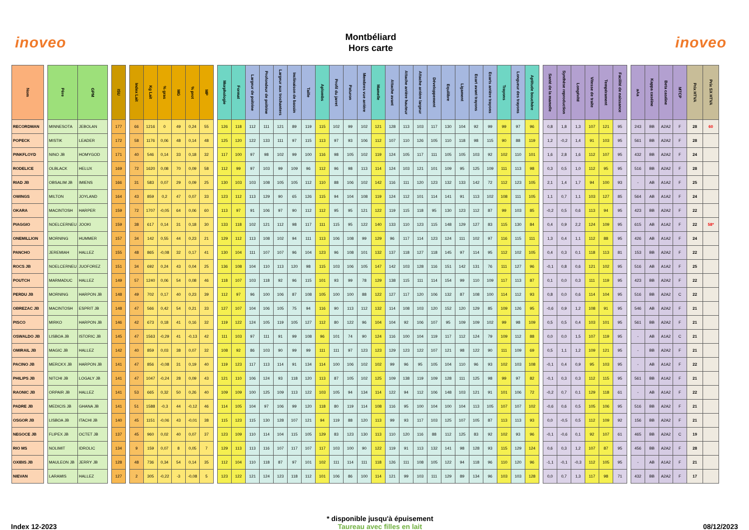inoveo
Montbéliard
Hors carte
inoveo
| Nom | | Père | GPM | | ISU | | Index Lait | Kg Lait | % gras | MG | % prot | MP | | Morphologie | Format | Largeur de poitrine | Profondeur de poitrine | Largeur aux trochanters | Inclinaison de bassin | Taille | Aplombs | Profil du jarret | Paturon | Membres vue arrière | Mamelle | Attache avant | Attache arrière hauteur | Attache arrière largeur | Développement | Equilibre | Ligament | Ecart avant trayons | Ecarts arrière trayons | Trayons | Longueur des trayons | Aptitude bouchère | | Santé de la mamelle | Synthèse reproduction | Longévité | Vitesse de traite | Tempérament | Facilité de naissance | | aAa | Kappa caséine | Beta caséine | MTCP | Prix HTVA | Prix SX HTVA |
| --- | --- | --- | --- | --- | --- | --- | --- | --- | --- | --- | --- | --- | --- | --- | --- | --- | --- | --- | --- | --- | --- | --- | --- | --- | --- | --- | --- | --- | --- | --- | --- | --- | --- | --- | --- | --- | --- | --- | --- | --- | --- | --- | --- | --- | --- | --- | --- | --- | --- | --- |
| RECORDMAN | | MINNESOTA | JEBOLAN | | 177 | | 66 | 1216 | 0 | 49 | 0,24 | 55 | | 126 | 118 | 112 | 111 | 121 | 89 | 119 | 115 | 102 | 99 | 102 | 121 | 128 | 113 | 103 | 117 | 130 | 104 | 92 | 99 | 99 | 97 | 96 | | 0,8 | 1,8 | 1,3 | 107 | 121 | 95 | | 243 | BB | A2A2 | F | 28 | 60 |
| POPECK | | MISTIK | LEADER | | 172 | | 58 | 1176 | 0,06 | 48 | 0,14 | 48 | | 125 | 120 | 122 | 133 | 111 | 97 | 115 | 113 | 97 | 93 | 106 | 112 | 107 | 110 | 126 | 105 | 110 | 118 | 98 | 115 | 90 | 88 | 119 | | 1,2 | -0,2 | 1,4 | 91 | 103 | 95 | | 561 | BB | A2A2 | F | 28 | |
| PINKFLOYD | | NINO JB | HOMYGOD | | 171 | | 40 | 546 | 0,14 | 33 | 0,18 | 32 | | 117 | 100 | 97 | 98 | 102 | 99 | 100 | 116 | 98 | 105 | 102 | 119 | 124 | 105 | 117 | 111 | 105 | 105 | 103 | 92 | 102 | 110 | 101 | | 1,6 | 2,8 | 1,6 | 112 | 107 | 95 | | 432 | BB | A2A2 | F | 24 | |
| RODELICE | | OLBLACK | HELUX | | 169 | | 72 | 1620 | 0,08 | 70 | 0,09 | 58 | | 112 | 99 | 97 | 103 | 99 | 109 | 96 | 112 | 96 | 98 | 113 | 114 | 124 | 103 | 121 | 101 | 109 | 95 | 125 | 109 | 111 | 113 | 98 | | 0,3 | 0,5 | 1,0 | 112 | 95 | 95 | | 516 | BB | A2A2 | F | 28 | |
| RIAD JB | | OBSALIM JB | IMIENS | | 166 | | 31 | 583 | 0,07 | 29 | 0,09 | 25 | | 130 | 103 | 103 | 108 | 105 | 105 | 112 | 110 | 88 | 106 | 102 | 142 | 116 | 111 | 120 | 123 | 132 | 133 | 142 | 72 | 112 | 123 | 105 | | 2,1 | 1,4 | 1,7 | 94 | 100 | 93 | | - | AB | A1A2 | F | 25 | |
| OWINGS | | MILTON | JOYLAND | | 164 | | 43 | 859 | 0,2 | 47 | 0,07 | 33 | | 123 | 112 | 113 | 129 | 90 | 65 | 126 | 115 | 94 | 104 | 108 | 119 | 124 | 112 | 101 | 114 | 141 | 91 | 113 | 102 | 108 | 111 | 105 | | 1,1 | 0,7 | 1,1 | 103 | 127 | 85 | | 564 | AB | A1A2 | F | 24 | |
| OKARA | | MACINTOSH | HARPER | | 159 | | 72 | 1707 | -0,05 | 64 | 0,06 | 60 | | 113 | 97 | 91 | 106 | 97 | 90 | 112 | 112 | 95 | 95 | 121 | 122 | 119 | 115 | 118 | 95 | 130 | 123 | 112 | 87 | 99 | 103 | 85 | | -0,2 | 0,5 | 0,6 | 113 | 94 | 95 | | 423 | BB | A2A2 | F | 22 | |
| PIAGGIO | | NOELCERNEU | JOOKI | | 159 | | 38 | 617 | 0,14 | 31 | 0,18 | 30 | | 133 | 118 | 102 | 121 | 112 | 98 | 117 | 111 | 115 | 95 | 122 | 140 | 133 | 110 | 123 | 115 | 148 | 129 | 127 | 83 | 115 | 130 | 84 | | 0,4 | 0,9 | 2,2 | 124 | 109 | 95 | | 615 | AB | A1A2 | F | 22 | 58* |
| ONEMILLION | | MORNING | HUMMER | | 157 | | 34 | 142 | 0,55 | 44 | 0,23 | 21 | | 129 | 112 | 113 | 108 | 102 | 94 | 111 | 113 | 106 | 108 | 99 | 129 | 96 | 117 | 114 | 123 | 124 | 111 | 102 | 97 | 116 | 115 | 111 | | 1,3 | 0,4 | 1,1 | 112 | 88 | 95 | | 426 | AB | A1A2 | F | 24 | |
| PANCHO | | JEREMIAH | HALLEZ | | 155 | | 48 | 865 | -0,08 | 32 | 0,17 | 41 | | 130 | 104 | 111 | 107 | 107 | 96 | 104 | 123 | 96 | 108 | 101 | 132 | 137 | 118 | 127 | 118 | 145 | 97 | 114 | 95 | 112 | 102 | 105 | | 0,4 | 0,3 | 0,1 | 118 | 113 | 81 | | 153 | BB | A2A2 | F | 22 | |
| ROCS JB | | NOELCERNEU | JUOFOREZ | | 151 | | 34 | 692 | 0,24 | 43 | 0,04 | 25 | | 136 | 108 | 104 | 110 | 113 | 120 | 98 | 115 | 103 | 106 | 105 | 147 | 142 | 103 | 128 | 116 | 151 | 142 | 131 | 76 | 111 | 127 | 96 | | -0,1 | 0,8 | 0,6 | 121 | 102 | 95 | | 516 | AB | A1A2 | F | 25 | |
| POUTCH | | MARMADUC | HALLEZ | | 149 | | 57 | 1240 | 0,06 | 54 | 0,08 | 46 | | 118 | 107 | 103 | 118 | 92 | 96 | 115 | 101 | 93 | 99 | 78 | 129 | 138 | 115 | 111 | 114 | 154 | 99 | 110 | 109 | 117 | 113 | 87 | | 0,1 | 0,0 | 0,3 | 111 | 119 | 95 | | 423 | BB | A2A2 | F | 22 | |
| PERDU JB | | MORNING | HARPON JB | | 148 | | 49 | 702 | 0,17 | 40 | 0,23 | 39 | | 112 | 97 | 96 | 100 | 106 | 87 | 108 | 105 | 100 | 100 | 88 | 122 | 127 | 117 | 120 | 106 | 132 | 87 | 108 | 100 | 114 | 112 | 93 | | 0,8 | 0,0 | 0,6 | 114 | 104 | 95 | | 516 | BB | A2A2 | C | 22 | |
| OBREZAC JB | | MACINTOSH | ESPRIT JB | | 148 | | 47 | 566 | 0,42 | 54 | 0,21 | 33 | | 127 | 107 | 104 | 106 | 105 | 75 | 94 | 116 | 90 | 113 | 112 | 132 | 114 | 108 | 103 | 120 | 152 | 120 | 129 | 85 | 109 | 126 | 95 | | -0,6 | 0,9 | 1,2 | 108 | 91 | 95 | | 546 | AB | A2A2 | F | 21 | |
| PISCO | | MIRKO | HARPON JB | | 146 | | 42 | 673 | 0,18 | 41 | 0,16 | 32 | | 119 | 122 | 124 | 105 | 119 | 105 | 127 | 112 | 80 | 122 | 96 | 104 | 104 | 92 | 106 | 107 | 95 | 109 | 109 | 102 | 99 | 98 | 109 | | 0,5 | 0,5 | 0,4 | 103 | 101 | 95 | | 561 | BB | A2A2 | F | 21 | |
| OSWALDO JB | | LISBOA JB | ISTORIC JB | | 145 | | 47 | 1563 | -0,29 | 41 | -0,13 | 42 | | 111 | 103 | 97 | 111 | 91 | 99 | 108 | 96 | 101 | 74 | 90 | 124 | 116 | 100 | 104 | 119 | 117 | 112 | 124 | 79 | 109 | 112 | 88 | | 0,0 | 0,0 | 1,5 | 107 | 119 | 95 | | - | AB | A1A2 | C | 21 | |
| OMIRAIL JB | | MAGIC JB | HALLEZ | | 142 | | 40 | 859 | 0,03 | 38 | 0,07 | 32 | | 108 | 92 | 86 | 103 | 90 | 99 | 99 | 111 | 111 | 97 | 123 | 123 | 129 | 123 | 122 | 107 | 121 | 98 | 122 | 90 | 111 | 109 | 69 | | 0,5 | 1,1 | 1,2 | 109 | 121 | 95 | | - | BB | A2A2 | F | 21 | |
| PACINO JB | | MERCKX JB | HARPON JB | | 141 | | 47 | 856 | -0,08 | 31 | 0,19 | 40 | | 119 | 123 | 117 | 113 | 114 | 91 | 134 | 114 | 100 | 106 | 102 | 102 | 99 | 96 | 95 | 105 | 104 | 110 | 96 | 93 | 102 | 103 | 108 | | -0,1 | 0,4 | 0,9 | 95 | 103 | 95 | | - | AB | A1A2 | F | 22 | |
| PHILIPS JB | | NITCHI JB | LOGALY JB | | 141 | | 47 | 1047 | -0,24 | 28 | 0,09 | 43 | | 121 | 110 | 106 | 124 | 93 | 118 | 120 | 113 | 87 | 105 | 102 | 125 | 109 | 138 | 119 | 109 | 128 | 111 | 125 | 98 | 99 | 97 | 82 | | -0,1 | 0,3 | 0,3 | 112 | 115 | 95 | | 561 | BB | A1A2 | F | 21 | |
| RAONIC JB | | ORPAIR JB | HALLEZ | | 141 | | 53 | 665 | 0,32 | 50 | 0,26 | 40 | | 109 | 109 | 100 | 125 | 109 | 113 | 122 | 103 | 105 | 94 | 134 | 114 | 122 | 94 | 112 | 106 | 148 | 103 | 121 | 91 | 101 | 106 | 72 | | -0,2 | 0,7 | 0,1 | 129 | 118 | 61 | | - | AB | A1A2 | F | 22 | |
| PADRE JB | | MEDICIS JB | GHANA JB | | 141 | | 51 | 1588 | -0,3 | 44 | -0,12 | 46 | | 114 | 105 | 104 | 97 | 106 | 99 | 120 | 118 | 80 | 119 | 114 | 108 | 116 | 95 | 100 | 104 | 100 | 104 | 113 | 105 | 107 | 107 | 102 | | -0,6 | 0,6 | 0,5 | 105 | 106 | 95 | | 516 | BB | A2A2 | F | 21 | |
| OSGOR JB | | LISBOA JB | ITACHI JB | | 140 | | 45 | 1151 | -0,06 | 43 | -0,01 | 38 | | 115 | 123 | 115 | 130 | 128 | 107 | 121 | 94 | 119 | 88 | 120 | 113 | 99 | 93 | 117 | 103 | 125 | 107 | 105 | 87 | 113 | 113 | 93 | | 0,0 | -0,5 | 0,5 | 112 | 109 | 92 | | 156 | BB | A2A2 | F | 21 | |
| NEGOCE JB | | FLIPEX JB | OCTET JB | | 137 | | 45 | 960 | 0,02 | 40 | 0,07 | 37 | | 123 | 109 | 110 | 114 | 104 | 115 | 105 | 129 | 83 | 123 | 130 | 113 | 110 | 120 | 116 | 88 | 112 | 125 | 83 | 92 | 102 | 93 | 96 | | -0,1 | -0,6 | 0,1 | 92 | 107 | 61 | | 465 | BB | A2A2 | C | 19 | |
| RIO MS | | NOLIMIT | IDROLIC | | 134 | | 9 | 159 | 0,07 | 8 | 0,05 | 7 | | 129 | 113 | 113 | 116 | 107 | 117 | 107 | 117 | 103 | 100 | 90 | 122 | 119 | 91 | 113 | 132 | 141 | 98 | 128 | 93 | 115 | 129 | 124 | | 0,6 | 0,3 | 1,2 | 107 | 87 | 95 | | 456 | BB | A2A2 | F | 28 | |
| OXIBIS JB | | MAULEON JB | JERRY JB | | 128 | | 48 | 736 | 0,34 | 54 | 0,14 | 35 | | 112 | 104 | 110 | 118 | 87 | 97 | 101 | 102 | 111 | 114 | 111 | 118 | 126 | 111 | 108 | 105 | 122 | 94 | 118 | 96 | 110 | 120 | 96 | | -1,1 | -0,1 | -0,3 | 112 | 105 | 95 | | - | AB | A1A2 | F | 21 | |
| NIEVAN | | LARAMIS | HALLEZ | | 127 | | 2 | 305 | -0,22 | -3 | -0,08 | 5 | | 123 | 122 | 121 | 124 | 123 | 118 | 112 | 101 | 106 | 86 | 100 | 114 | 121 | 99 | 103 | 111 | 129 | 89 | 134 | 96 | 103 | 103 | 128 | | 0,0 | 0,7 | 1,3 | 117 | 98 | 71 | | 432 | BB | A2A2 | F | 17 | |
Index 12-2023
* disponible jusqu'à épuisement
Taureau avec filles en lait
08/12/2023